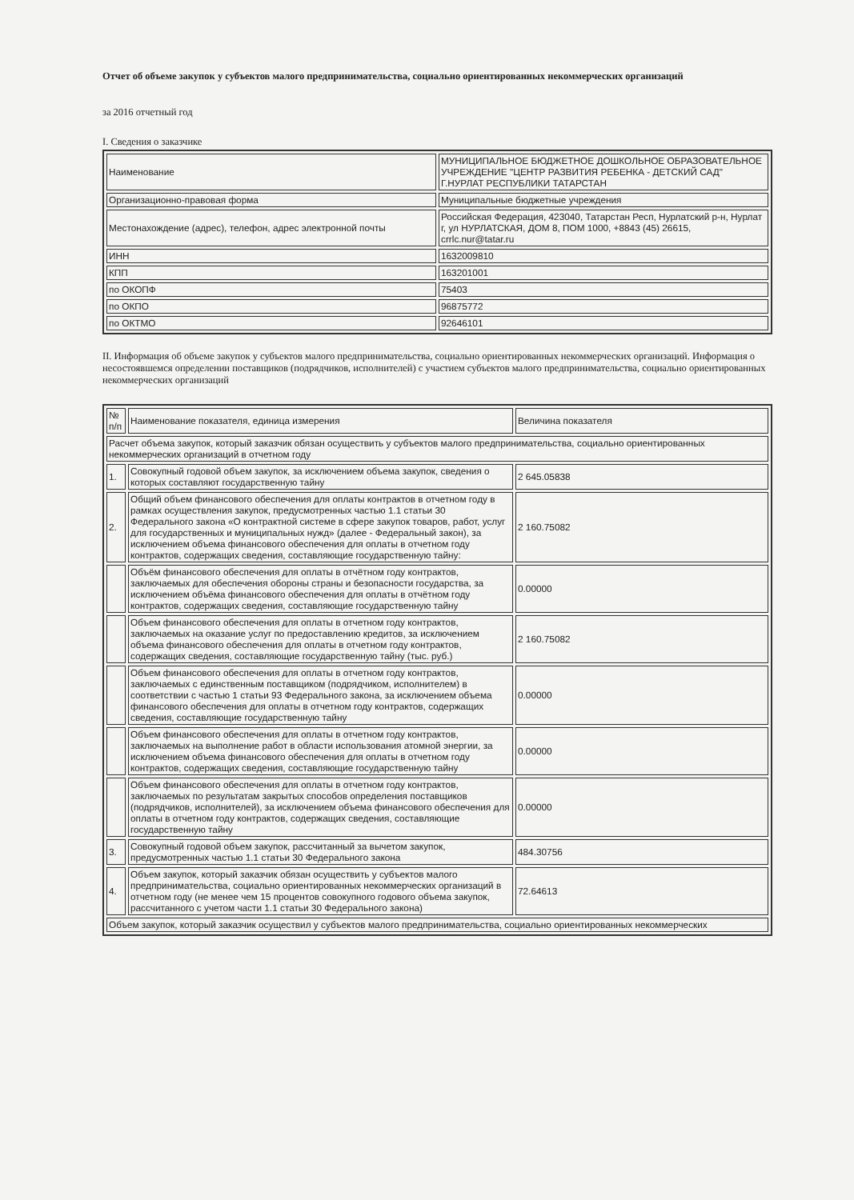Отчет об объеме закупок у субъектов малого предпринимательства, социально ориентированных некоммерческих организаций
за 2016 отчетный год
I. Сведения о заказчике
| Наименование | МУНИЦИПАЛЬНОЕ БЮДЖЕТНОЕ ДОШКОЛЬНОЕ ОБРАЗОВАТЕЛЬНОЕ УЧРЕЖДЕНИЕ "ЦЕНТР РАЗВИТИЯ РЕБЕНКА - ДЕТСКИЙ САД" Г.НУРЛАТ РЕСПУБЛИКИ ТАТАРСТАН |
| Организационно-правовая форма | Муниципальные бюджетные учреждения |
| Местонахождение (адрес), телефон, адрес электронной почты | Российская Федерация, 423040, Татарстан Респ, Нурлатский р-н, Нурлат г, ул НУРЛАТСКАЯ, ДОМ 8, ПОМ 1000, +8843 (45) 26615, crrlc.nur@tatar.ru |
| ИНН | 1632009810 |
| КПП | 163201001 |
| по ОКОПФ | 75403 |
| по ОКПО | 96875772 |
| по ОКТМО | 92646101 |
II. Информация об объеме закупок у субъектов малого предпринимательства, социально ориентированных некоммерческих организаций. Информация о несостоявшемся определении поставщиков (подрядчиков, исполнителей) с участием субъектов малого предпринимательства, социально ориентированных некоммерческих организаций
| № п/п | Наименование показателя, единица измерения | Величина показателя |
| --- | --- | --- |
| Расчет объема закупок, который заказчик обязан осуществить у субъектов малого предпринимательства, социально ориентированных некоммерческих организаций в отчетном году | | |
| 1. | Совокупный годовой объем закупок, за исключением объема закупок, сведения о которых составляют государственную тайну | 2 645.05838 |
| 2. | Общий объем финансового обеспечения для оплаты контрактов в отчетном году в рамках осуществления закупок, предусмотренных частью 1.1 статьи 30 Федерального закона «О контрактной системе в сфере закупок товаров, работ, услуг для государственных и муниципальных нужд» (далее - Федеральный закон), за исключением объема финансового обеспечения для оплаты в отчетном году контрактов, содержащих сведения, составляющие государственную тайну: | 2 160.75082 |
| | Объём финансового обеспечения для оплаты в отчётном году контрактов, заключаемых для обеспечения обороны страны и безопасности государства, за исключением объёма финансового обеспечения для оплаты в отчётном году контрактов, содержащих сведения, составляющие государственную тайну | 0.00000 |
| | Объем финансового обеспечения для оплаты в отчетном году контрактов, заключаемых на оказание услуг по предоставлению кредитов, за исключением объема финансового обеспечения для оплаты в отчетном году контрактов, содержащих сведения, составляющие государственную тайну (тыс. руб.) | 2 160.75082 |
| | Объем финансового обеспечения для оплаты в отчетном году контрактов, заключаемых с единственным поставщиком (подрядчиком, исполнителем) в соответствии с частью 1 статьи 93 Федерального закона, за исключением объема финансового обеспечения для оплаты в отчетном году контрактов, содержащих сведения, составляющие государственную тайну | 0.00000 |
| | Объем финансового обеспечения для оплаты в отчетном году контрактов, заключаемых на выполнение работ в области использования атомной энергии, за исключением объема финансового обеспечения для оплаты в отчетном году контрактов, содержащих сведения, составляющие государственную тайну | 0.00000 |
| | Объем финансового обеспечения для оплаты в отчетном году контрактов, заключаемых по результатам закрытых способов определения поставщиков (подрядчиков, исполнителей), за исключением объема финансового обеспечения для оплаты в отчетном году контрактов, содержащих сведения, составляющие государственную тайну | 0.00000 |
| 3. | Совокупный годовой объем закупок, рассчитанный за вычетом закупок, предусмотренных частью 1.1 статьи 30 Федерального закона | 484.30756 |
| 4. | Объем закупок, который заказчик обязан осуществить у субъектов малого предпринимательства, социально ориентированных некоммерческих организаций в отчетном году (не менее чем 15 процентов совокупного годового объема закупок, рассчитанного с учетом части 1.1 статьи 30 Федерального закона) | 72.64613 |
| Объем закупок, который заказчик осуществил у субъектов малого предпринимательства, социально ориентированных некоммерческих | | |